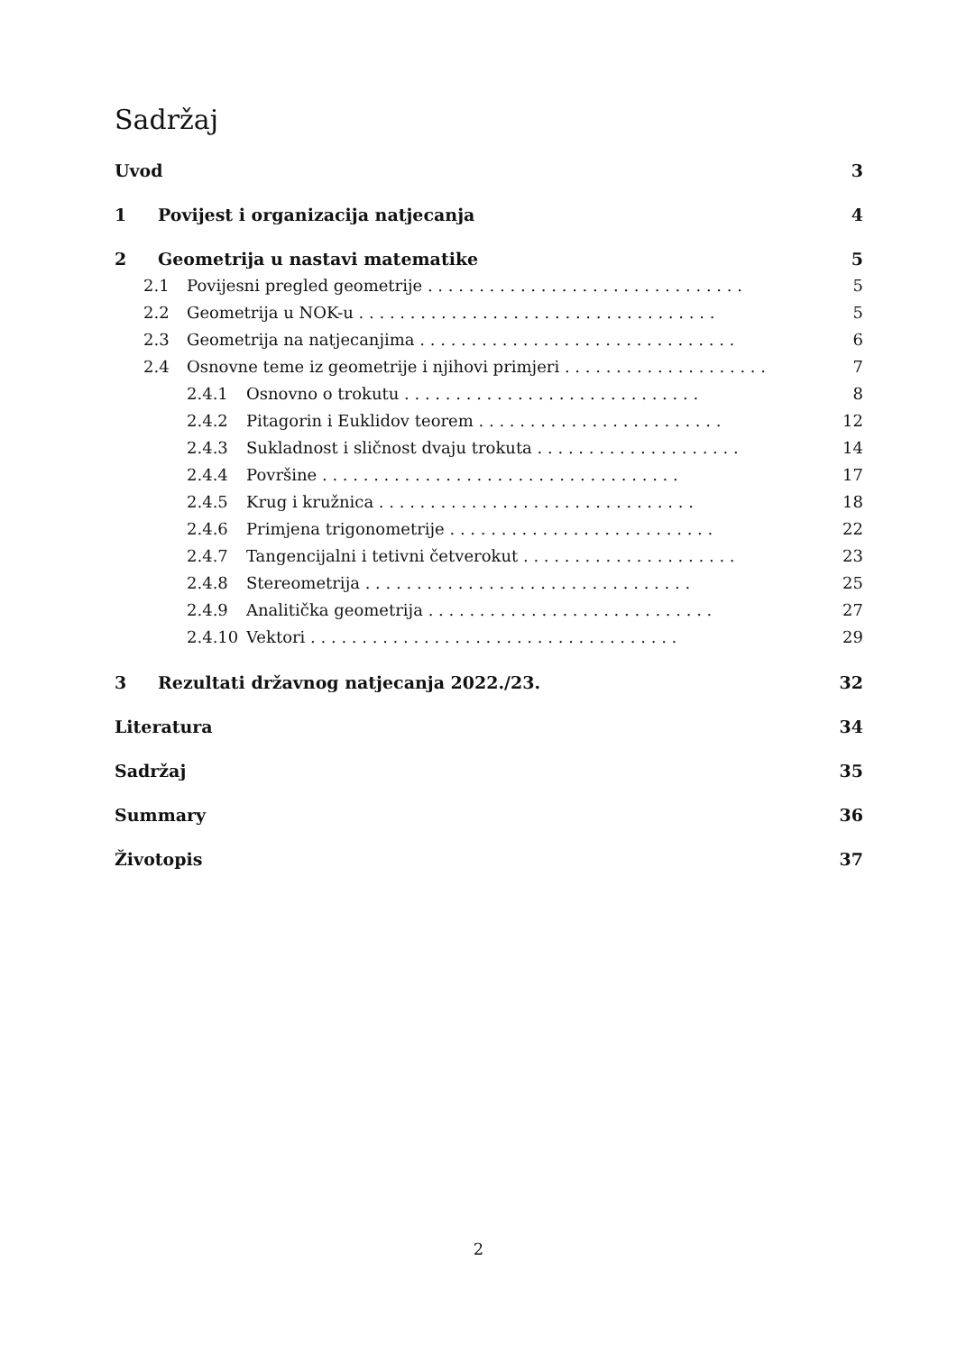Sadržaj
Uvod 3
1 Povijest i organizacija natjecanja 4
2 Geometrija u nastavi matematike 5
2.1 Povijesni pregled geometrije . . . . . . . . . . . . . . . . . . . . . . . . . . . . . . . 5
2.2 Geometrija u NOK-u . . . . . . . . . . . . . . . . . . . . . . . . . . . . . . . . . . . 5
2.3 Geometrija na natjecanjima . . . . . . . . . . . . . . . . . . . . . . . . . . . . . . . 6
2.4 Osnovne teme iz geometrije i njihovi primjeri . . . . . . . . . . . . . . . . . . . . 7
2.4.1 Osnovno o trokutu . . . . . . . . . . . . . . . . . . . . . . . . . . . . . 8
2.4.2 Pitagorin i Euklidov teorem . . . . . . . . . . . . . . . . . . . . . . . . 12
2.4.3 Sukladnost i sličnost dvaju trokuta . . . . . . . . . . . . . . . . . . . . 14
2.4.4 Površine . . . . . . . . . . . . . . . . . . . . . . . . . . . . . . . . . . . 17
2.4.5 Krug i kružnica . . . . . . . . . . . . . . . . . . . . . . . . . . . . . . . 18
2.4.6 Primjena trigonometrije . . . . . . . . . . . . . . . . . . . . . . . . . . 22
2.4.7 Tangencijalni i tetivni četverokut . . . . . . . . . . . . . . . . . . . . . 23
2.4.8 Stereometrija . . . . . . . . . . . . . . . . . . . . . . . . . . . . . . . . 25
2.4.9 Analitička geometrija . . . . . . . . . . . . . . . . . . . . . . . . . . . . 27
2.4.10 Vektori . . . . . . . . . . . . . . . . . . . . . . . . . . . . . . . . . . . . 29
3 Rezultati državnog natjecanja 2022./23. 32
Literatura 34
Sadržaj 35
Summary 36
Životopis 37
2